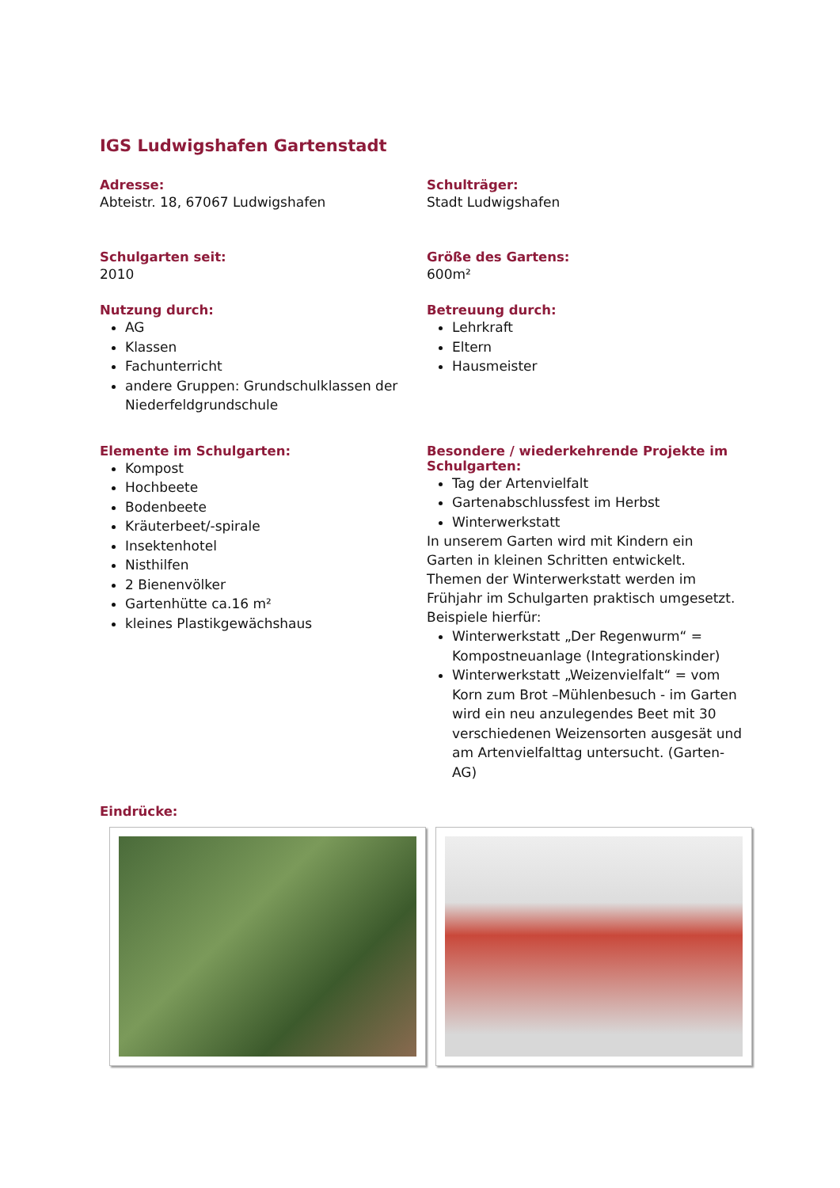IGS Ludwigshafen Gartenstadt
Adresse:
Abteistr. 18, 67067 Ludwigshafen
Schulträger:
Stadt Ludwigshafen
Schulgarten seit:
2010
Größe des Gartens:
600m²
Nutzung durch:
AG
Klassen
Fachunterricht
andere Gruppen: Grundschulklassen der Niederfeldgrundschule
Betreuung durch:
Lehrkraft
Eltern
Hausmeister
Elemente im Schulgarten:
Kompost
Hochbeete
Bodenbeete
Kräuterbeet/-spirale
Insektenhotel
Nisthilfen
2 Bienenvölker
Gartenhütte ca.16 m²
kleines Plastikgewächshaus
Besondere / wiederkehrende Projekte im Schulgarten:
Tag der Artenvielfalt
Gartenabschlussfest im Herbst
Winterwerkstatt
In unserem Garten wird mit Kindern ein Garten in kleinen Schritten entwickelt. Themen der Winterwerkstatt werden im Frühjahr im Schulgarten praktisch umgesetzt.
Beispiele hierfür:
Winterwerkstatt „Der Regenwurm“ = Kompostneuanlage (Integrationskinder)
Winterwerkstatt „Weizenvielfalt“ = vom Korn zum Brot –Mühlenbesuch - im Garten wird ein neu anzulegendes Beet mit 30 verschiedenen Weizensorten ausgesät und am Artenvielfalttag untersucht. (Garten-AG)
Eindrücke: